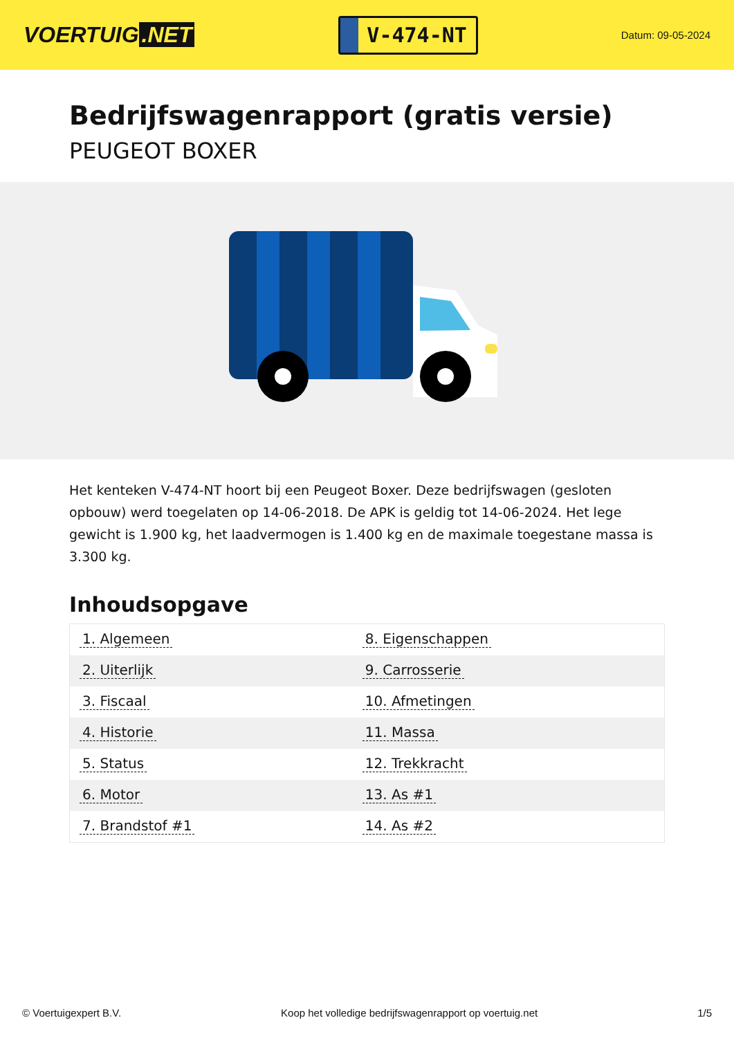VOERTUIG.NET
V-474-NT
Datum: 09-05-2024
Bedrijfswagenrapport (gratis versie)
PEUGEOT BOXER
Het kenteken V-474-NT hoort bij een Peugeot Boxer. Deze bedrijfswagen (gesloten opbouw) werd toegelaten op 14-06-2018. De APK is geldig tot 14-06-2024. Het lege gewicht is 1.900 kg, het laadvermogen is 1.400 kg en de maximale toegestane massa is 3.300 kg.
Inhoudsopgave
| 1. Algemeen | 8. Eigenschappen |
| 2. Uiterlijk | 9. Carrosserie |
| 3. Fiscaal | 10. Afmetingen |
| 4. Historie | 11. Massa |
| 5. Status | 12. Trekkracht |
| 6. Motor | 13. As #1 |
| 7. Brandstof #1 | 14. As #2 |
© Voertuigexpert B.V. Koop het volledige bedrijfswagenrapport op voertuig.net 1/5